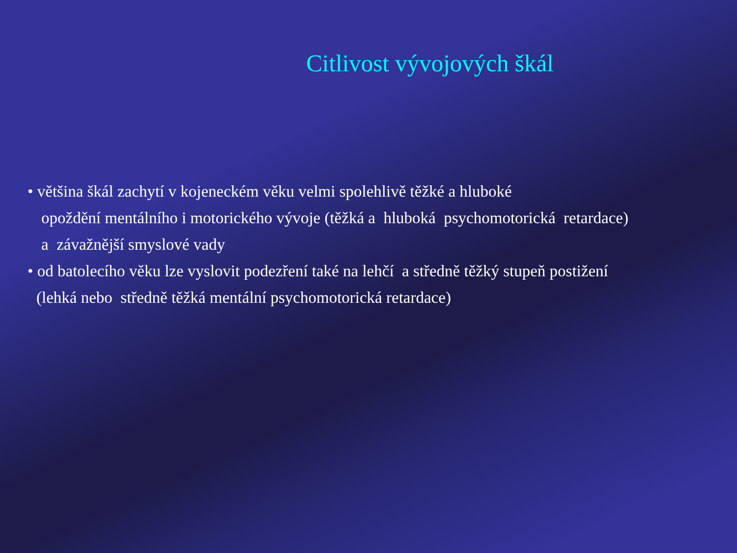Citlivost vývojových škál
• většina škál zachytí v kojeneckém věku velmi spolehlivě těžké a hluboké
opoždění mentálního i motorického vývoje (těžká a hluboká psychomotorická retardace)
a závažnější smyslové vady
• od batolecího věku lze vyslovit podezření také na lehčí a středně těžký stupeň postižení
(lehká nebo středně těžká mentální psychomotorická retardace)